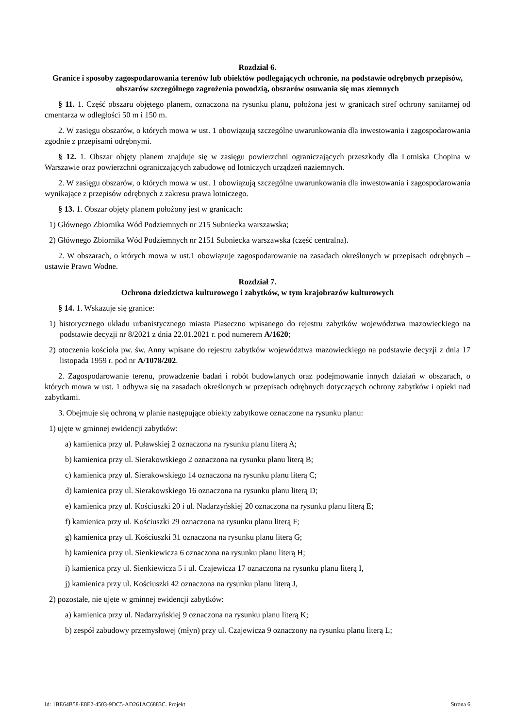Rozdział 6.
Granice i sposoby zagospodarowania terenów lub obiektów podlegających ochronie, na podstawie odrębnych przepisów, obszarów szczególnego zagrożenia powodzią, obszarów osuwania się mas ziemnych
§ 11. 1. Część obszaru objętego planem, oznaczona na rysunku planu, położona jest w granicach stref ochrony sanitarnej od cmentarza w odległości 50 m i 150 m.
2. W zasięgu obszarów, o których mowa w ust. 1 obowiązują szczególne uwarunkowania dla inwestowania i zagospodarowania zgodnie z przepisami odrębnymi.
§ 12. 1. Obszar objęty planem znajduje się w zasięgu powierzchni ograniczających przeszkody dla Lotniska Chopina w Warszawie oraz powierzchni ograniczających zabudowę od lotniczych urządzeń naziemnych.
2. W zasięgu obszarów, o których mowa w ust. 1 obowiązują szczególne uwarunkowania dla inwestowania i zagospodarowania wynikające z przepisów odrębnych z zakresu prawa lotniczego.
§ 13. 1. Obszar objęty planem położony jest w granicach:
1) Głównego Zbiornika Wód Podziemnych nr 215 Subniecka warszawska;
2) Głównego Zbiornika Wód Podziemnych nr 2151 Subniecka warszawska (część centralna).
2. W obszarach, o których mowa w ust.1 obowiązuje zagospodarowanie na zasadach określonych w przepisach odrębnych – ustawie Prawo Wodne.
Rozdział 7.
Ochrona dziedzictwa kulturowego i zabytków, w tym krajobrazów kulturowych
§ 14. 1. Wskazuje się granice:
1) historycznego układu urbanistycznego miasta Piaseczno wpisanego do rejestru zabytków województwa mazowieckiego na podstawie decyzji nr 8/2021 z dnia 22.01.2021 r. pod numerem A/1620;
2) otoczenia kościoła pw. św. Anny wpisane do rejestru zabytków województwa mazowieckiego na podstawie decyzji z dnia 17 listopada 1959 r. pod nr A/1078/202.
2. Zagospodarowanie terenu, prowadzenie badań i robót budowlanych oraz podejmowanie innych działań w obszarach, o których mowa w ust. 1 odbywa się na zasadach określonych w przepisach odrębnych dotyczących ochrony zabytków i opieki nad zabytkami.
3. Obejmuje się ochroną w planie następujące obiekty zabytkowe oznaczone na rysunku planu:
1) ujęte w gminnej ewidencji zabytków:
a) kamienica przy ul. Puławskiej 2 oznaczona na rysunku planu literą A;
b) kamienica przy ul. Sierakowskiego 2 oznaczona na rysunku planu literą B;
c) kamienica przy ul. Sierakowskiego 14 oznaczona na rysunku planu literą C;
d) kamienica przy ul. Sierakowskiego 16 oznaczona na rysunku planu literą D;
e) kamienica przy ul. Kościuszki 20 i ul. Nadarzyńskiej 20 oznaczona na rysunku planu literą E;
f) kamienica przy ul. Kościuszki 29 oznaczona na rysunku planu literą F;
g) kamienica przy ul. Kościuszki 31 oznaczona na rysunku planu literą G;
h) kamienica przy ul. Sienkiewicza 6 oznaczona na rysunku planu literą H;
i) kamienica przy ul. Sienkiewicza 5 i ul. Czajewicza 17 oznaczona na rysunku planu literą I,
j) kamienica przy ul. Kościuszki 42 oznaczona na rysunku planu literą J,
2) pozostałe, nie ujęte w gminnej ewidencji zabytków:
a) kamienica przy ul. Nadarzyńskiej 9 oznaczona na rysunku planu literą K;
b) zespół zabudowy przemysłowej (młyn) przy ul. Czajewicza 9 oznaczony na rysunku planu literą L;
Id: 1BE64B58-E8E2-4503-9DC5-AD261AC6883C. Projekt Strona 6